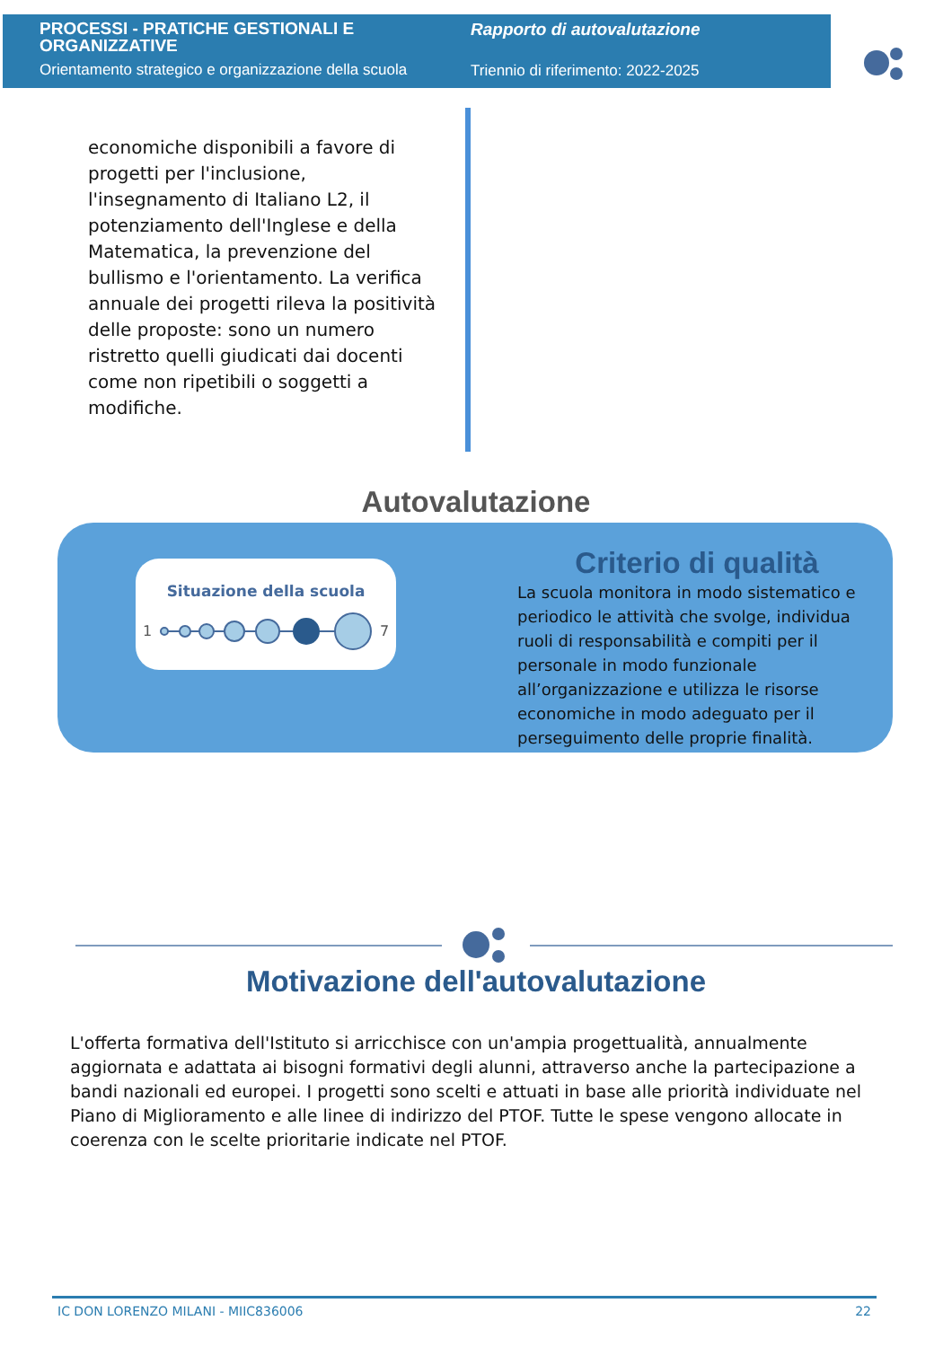PROCESSI - PRATICHE GESTIONALI E
ORGANIZZATIVE
Orientamento strategico e organizzazione della scuola
Rapporto di autovalutazione
Triennio di riferimento: 2022-2025
economiche disponibili a favore di progetti per l'inclusione, l'insegnamento di Italiano L2, il potenziamento dell'Inglese e della Matematica, la prevenzione del bullismo e l'orientamento. La verifica annuale dei progetti rileva la positività delle proposte: sono un numero ristretto quelli giudicati dai docenti come non ripetibili o soggetti a modifiche.
Autovalutazione
Situazione della scuola
1
7
Criterio di qualità
La scuola monitora in modo sistematico e periodico le attività che svolge, individua ruoli di responsabilità e compiti per il personale in modo funzionale all’organizzazione e utilizza le risorse economiche in modo adeguato per il perseguimento delle proprie finalità.
Motivazione dell'autovalutazione
L'offerta formativa dell'Istituto si arricchisce con un'ampia progettualità, annualmente aggiornata e adattata ai bisogni formativi degli alunni, attraverso anche la partecipazione a bandi nazionali ed europei. I progetti sono scelti e attuati in base alle priorità individuate nel Piano di Miglioramento e alle linee di indirizzo del PTOF. Tutte le spese vengono allocate in coerenza con le scelte prioritarie indicate nel PTOF.
IC DON LORENZO MILANI - MIIC836006 22